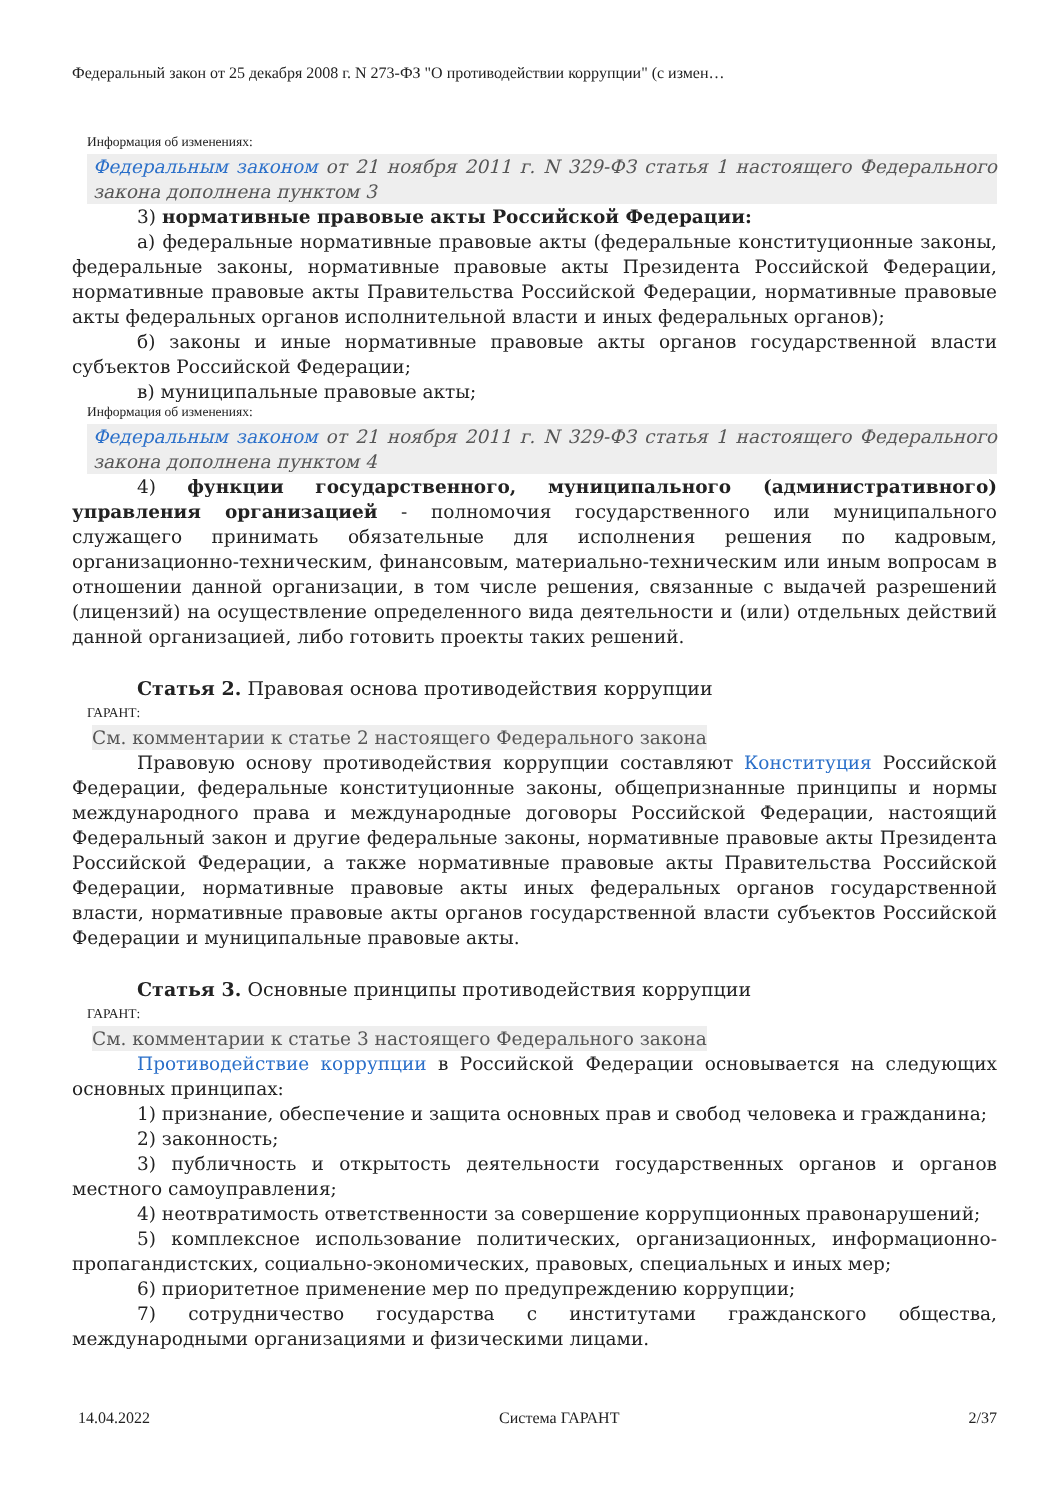Федеральный закон от 25 декабря 2008 г. N 273-ФЗ "О противодействии коррупции" (с измен…
Информация об изменениях:
Федеральным законом от 21 ноября 2011 г. N 329-ФЗ статья 1 настоящего Федерального закона дополнена пунктом 3
3) нормативные правовые акты Российской Федерации:
а) федеральные нормативные правовые акты (федеральные конституционные законы, федеральные законы, нормативные правовые акты Президента Российской Федерации, нормативные правовые акты Правительства Российской Федерации, нормативные правовые акты федеральных органов исполнительной власти и иных федеральных органов);
б) законы и иные нормативные правовые акты органов государственной власти субъектов Российской Федерации;
в) муниципальные правовые акты;
Информация об изменениях:
Федеральным законом от 21 ноября 2011 г. N 329-ФЗ статья 1 настоящего Федерального закона дополнена пунктом 4
4) функции государственного, муниципального (административного) управления организацией - полномочия государственного или муниципального служащего принимать обязательные для исполнения решения по кадровым, организационно-техническим, финансовым, материально-техническим или иным вопросам в отношении данной организации, в том числе решения, связанные с выдачей разрешений (лицензий) на осуществление определенного вида деятельности и (или) отдельных действий данной организацией, либо готовить проекты таких решений.
Статья 2. Правовая основа противодействия коррупции
ГАРАНТ:
См. комментарии к статье 2 настоящего Федерального закона
Правовую основу противодействия коррупции составляют Конституция Российской Федерации, федеральные конституционные законы, общепризнанные принципы и нормы международного права и международные договоры Российской Федерации, настоящий Федеральный закон и другие федеральные законы, нормативные правовые акты Президента Российской Федерации, а также нормативные правовые акты Правительства Российской Федерации, нормативные правовые акты иных федеральных органов государственной власти, нормативные правовые акты органов государственной власти субъектов Российской Федерации и муниципальные правовые акты.
Статья 3. Основные принципы противодействия коррупции
ГАРАНТ:
См. комментарии к статье 3 настоящего Федерального закона
Противодействие коррупции в Российской Федерации основывается на следующих основных принципах:
1) признание, обеспечение и защита основных прав и свобод человека и гражданина;
2) законность;
3) публичность и открытость деятельности государственных органов и органов местного самоуправления;
4) неотвратимость ответственности за совершение коррупционных правонарушений;
5) комплексное использование политических, организационных, информационно-пропагандистских, социально-экономических, правовых, специальных и иных мер;
6) приоритетное применение мер по предупреждению коррупции;
7) сотрудничество государства с институтами гражданского общества, международными организациями и физическими лицами.
14.04.2022 Система ГАРАНТ 2/37